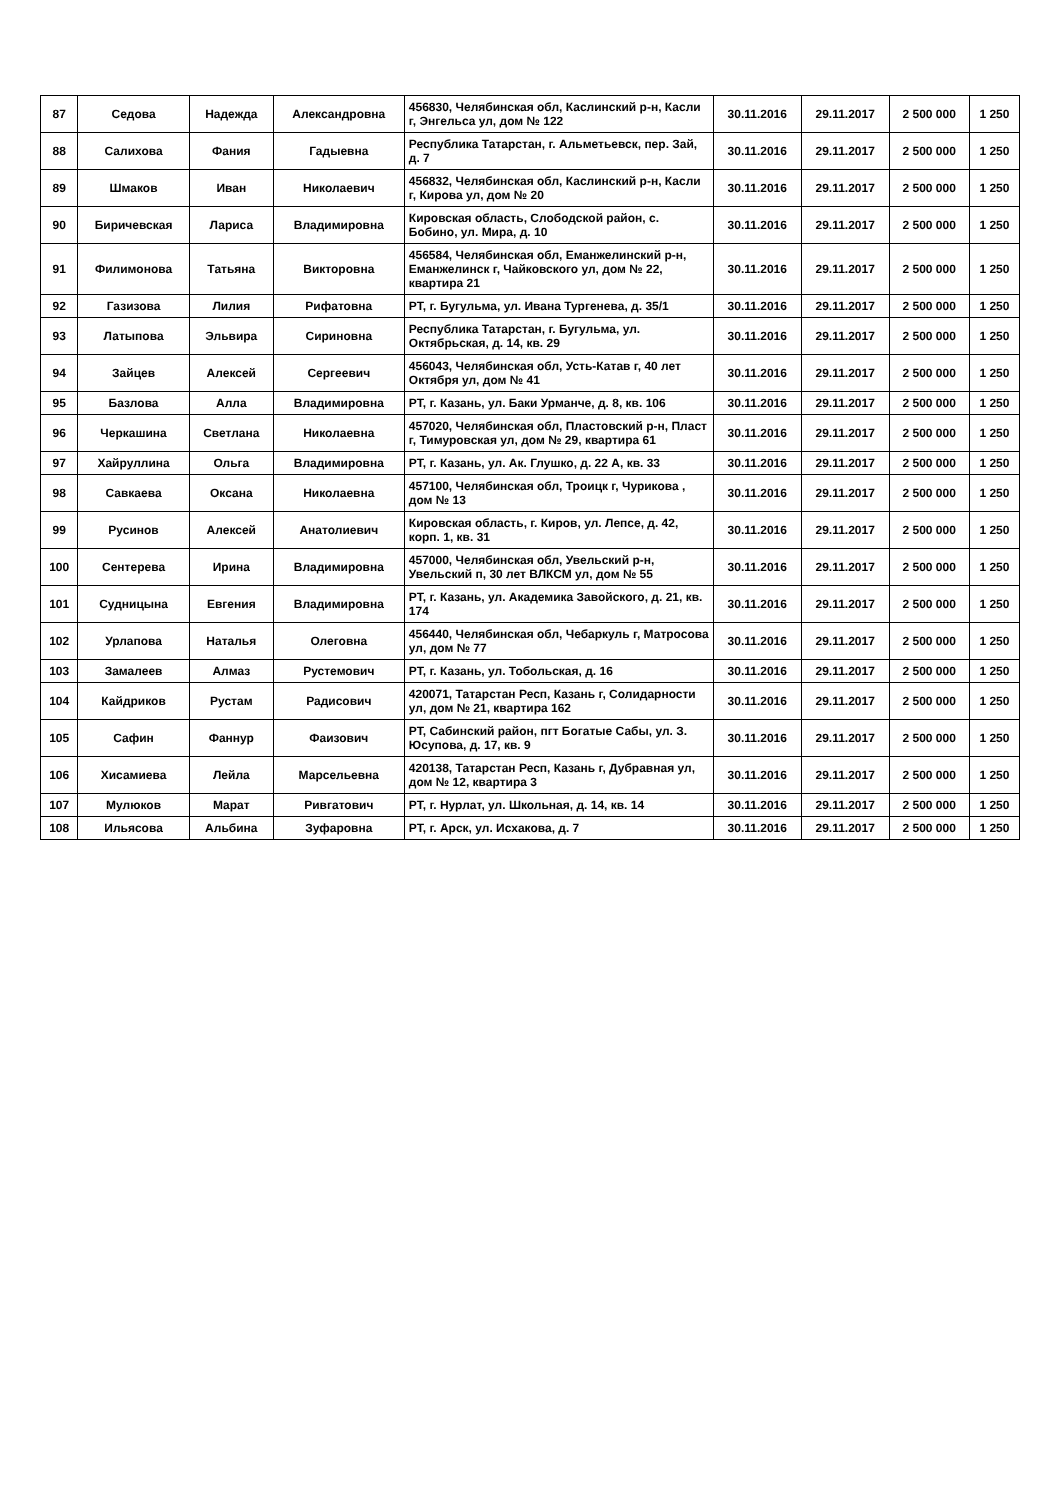| 87 | Седова | Надежда | Александровна | 456830, Челябинская обл, Каслинский р-н, Касли г, Энгельса ул, дом № 122 | 30.11.2016 | 29.11.2017 | 2 500 000 | 1 250 |
| 88 | Салихова | Фания | Гадыевна | Республика Татарстан, г. Альметьевск, пер. Зай, д. 7 | 30.11.2016 | 29.11.2017 | 2 500 000 | 1 250 |
| 89 | Шмаков | Иван | Николаевич | 456832, Челябинская обл, Каслинский р-н, Касли г, Кирова ул, дом № 20 | 30.11.2016 | 29.11.2017 | 2 500 000 | 1 250 |
| 90 | Биричевская | Лариса | Владимировна | Кировская область, Слободской район, с. Бобино, ул. Мира, д. 10 | 30.11.2016 | 29.11.2017 | 2 500 000 | 1 250 |
| 91 | Филимонова | Татьяна | Викторовна | 456584, Челябинская обл, Еманжелинский р-н, Еманжелинск г, Чайковского ул, дом № 22, квартира 21 | 30.11.2016 | 29.11.2017 | 2 500 000 | 1 250 |
| 92 | Газизова | Лилия | Рифатовна | РТ, г. Бугульма, ул. Ивана Тургенева, д. 35/1 | 30.11.2016 | 29.11.2017 | 2 500 000 | 1 250 |
| 93 | Латыпова | Эльвира | Сириновна | Республика Татарстан, г. Бугульма, ул. Октябрьская, д. 14, кв. 29 | 30.11.2016 | 29.11.2017 | 2 500 000 | 1 250 |
| 94 | Зайцев | Алексей | Сергеевич | 456043, Челябинская обл, Усть-Катав г, 40 лет Октября ул, дом № 41 | 30.11.2016 | 29.11.2017 | 2 500 000 | 1 250 |
| 95 | Базлова | Алла | Владимировна | РТ, г. Казань, ул. Баки Урманче, д. 8, кв. 106 | 30.11.2016 | 29.11.2017 | 2 500 000 | 1 250 |
| 96 | Черкашина | Светлана | Николаевна | 457020, Челябинская обл, Пластовский р-н, Пласт г, Тимуровская ул, дом № 29, квартира 61 | 30.11.2016 | 29.11.2017 | 2 500 000 | 1 250 |
| 97 | Хайруллина | Ольга | Владимировна | РТ, г. Казань, ул. Ак. Глушко, д. 22 А, кв. 33 | 30.11.2016 | 29.11.2017 | 2 500 000 | 1 250 |
| 98 | Савкаева | Оксана | Николаевна | 457100, Челябинская обл, Троицк г, Чурикова , дом № 13 | 30.11.2016 | 29.11.2017 | 2 500 000 | 1 250 |
| 99 | Русинов | Алексей | Анатолиевич | Кировская область, г. Киров, ул. Лепсе, д. 42, корп. 1, кв. 31 | 30.11.2016 | 29.11.2017 | 2 500 000 | 1 250 |
| 100 | Сентерева | Ирина | Владимировна | 457000, Челябинская обл, Увельский р-н, Увельский п, 30 лет ВЛКСМ ул, дом № 55 | 30.11.2016 | 29.11.2017 | 2 500 000 | 1 250 |
| 101 | Судницына | Евгения | Владимировна | РТ, г. Казань, ул. Академика Завойского, д. 21, кв. 174 | 30.11.2016 | 29.11.2017 | 2 500 000 | 1 250 |
| 102 | Урлапова | Наталья | Олеговна | 456440, Челябинская обл, Чебаркуль г, Матросова ул, дом № 77 | 30.11.2016 | 29.11.2017 | 2 500 000 | 1 250 |
| 103 | Замалеев | Алмаз | Рустемович | РТ, г. Казань, ул. Тобольская, д. 16 | 30.11.2016 | 29.11.2017 | 2 500 000 | 1 250 |
| 104 | Кайдриков | Рустам | Радисович | 420071, Татарстан Респ, Казань г, Солидарности ул, дом № 21, квартира 162 | 30.11.2016 | 29.11.2017 | 2 500 000 | 1 250 |
| 105 | Сафин | Фаннур | Фаизович | РТ, Сабинский район, пгт Богатые Сабы, ул. З. Юсупова, д. 17, кв. 9 | 30.11.2016 | 29.11.2017 | 2 500 000 | 1 250 |
| 106 | Хисамиева | Лейла | Марсельевна | 420138, Татарстан Респ, Казань г, Дубравная ул, дом № 12, квартира 3 | 30.11.2016 | 29.11.2017 | 2 500 000 | 1 250 |
| 107 | Мулюков | Марат | Ривгатович | РТ, г. Нурлат, ул. Школьная, д. 14, кв. 14 | 30.11.2016 | 29.11.2017 | 2 500 000 | 1 250 |
| 108 | Ильясова | Альбина | Зуфаровна | РТ, г. Арск, ул. Исхакова, д. 7 | 30.11.2016 | 29.11.2017 | 2 500 000 | 1 250 |